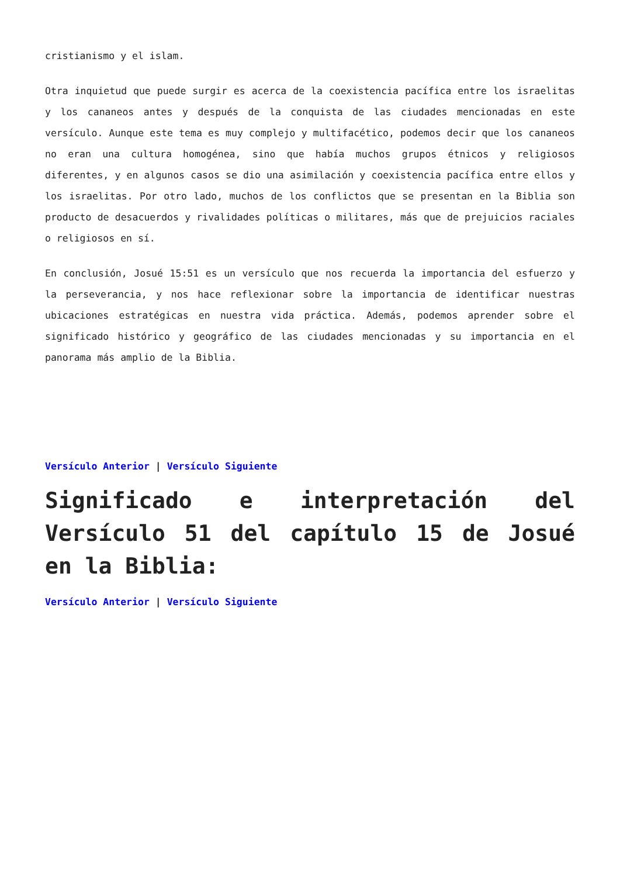cristianismo y el islam.
Otra inquietud que puede surgir es acerca de la coexistencia pacífica entre los israelitas y los cananeos antes y después de la conquista de las ciudades mencionadas en este versículo. Aunque este tema es muy complejo y multifacético, podemos decir que los cananeos no eran una cultura homogénea, sino que había muchos grupos étnicos y religiosos diferentes, y en algunos casos se dio una asimilación y coexistencia pacífica entre ellos y los israelitas. Por otro lado, muchos de los conflictos que se presentan en la Biblia son producto de desacuerdos y rivalidades políticas o militares, más que de prejuicios raciales o religiosos en sí.
En conclusión, Josué 15:51 es un versículo que nos recuerda la importancia del esfuerzo y la perseverancia, y nos hace reflexionar sobre la importancia de identificar nuestras ubicaciones estratégicas en nuestra vida práctica. Además, podemos aprender sobre el significado histórico y geográfico de las ciudades mencionadas y su importancia en el panorama más amplio de la Biblia.
Versículo Anterior | Versículo Siguiente
Significado e interpretación del Versículo 51 del capítulo 15 de Josué en la Biblia:
Versículo Anterior | Versículo Siguiente